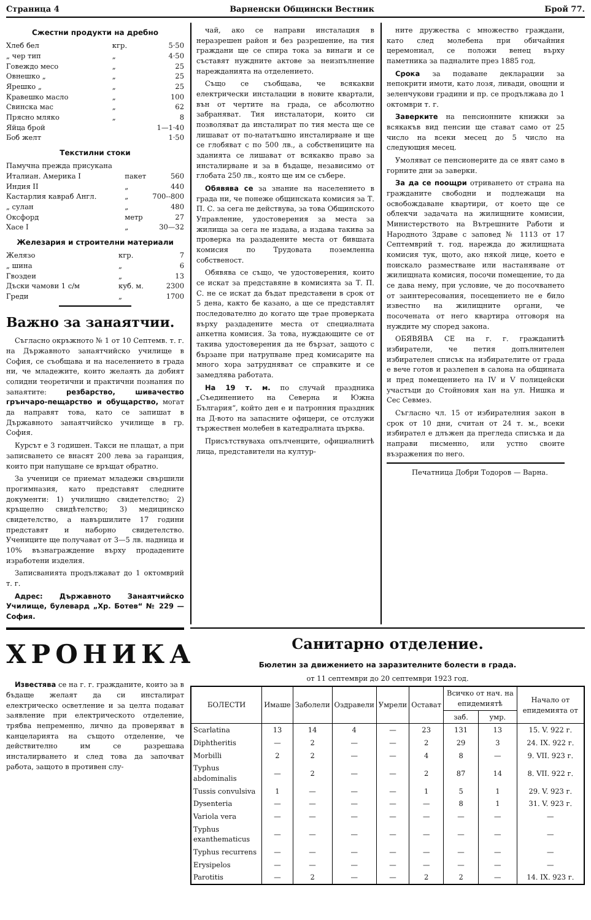Страница 4 Варненски Общински Вестник Брой 77.
Сжестни продукти на дребно
| Хлеб бел | кгр. | 5·50 |
| „ чер тип | „ | 4·50 |
| Говеждо месо | „ | 25 |
| Овнешко „ | „ | 25 |
| Ярешко „ | „ | 25 |
| Кравешко масло | „ | 100 |
| Свинска мас | „ | 62 |
| Прясно мляко | „ | 8 |
| Яйца брой | | 1—1·40 |
| Боб желт | | 1·50 |
Текстилни стоки
| Памучна прежда присукана | | |
| Италиан. Америка I | пакет | 560 |
| Индия II | „ | 440 |
| Кастарлия кавраб Англ. | „ | 700--800 |
| „ сулан | „ | 480 |
| Оксфорд | метр | 27 |
| Хасе I | „ | 30—32 |
Железария и строителни материали
| Желязо | кгр. | 7 |
| „ шина | „ | 6 |
| Гвоздеи | „ | 13 |
| Дъски чамови 1 с/м | куб. м. | 2300 |
| Греди | „ | 1700 |
Важно за занаятчии.
Съгласно окръжното № 1 от 10 Септемв. т. г. на Държавното занаятчийско училище в София, се съобщава и на населението в града ни, че младежите, които желаять да добият солидни теоретични и практични познания по занаятите: резбарство, шивачество грънчаро-пещарство и обущарство, могат да направят това, като се запишат в Държавното занаятчийско училище в гр. София.
Курсът е 3 годишен. Такси не плащат, а при записването се внасят 200 лева за гаранция, които при напущане се връщат обратно.
За ученици се приемат младежи свършили прогимназия, като представят следните документи: 1) училищно свидетелство; 2) кръщелно свидѣтелство; 3) медицинско свидетелство, а навършилите 17 години представят и наборно свидетелство. Учениците ще получават от 3—5 лв. надница и 10% възнаграждение върху продадените изработени изделия.
Записванията продължават до 1 октомврий т. г.
Адрес: Държавното Занаятчийско Училище, булевард „Хр. Ботев“ № 229 — София.
чай, ако се направи инсталация в неразрешен район и без разрешение, на тия граждани ще се спира тока за винаги и се съставят нуждните актове за неизпълнение нарежданията на отделението.
Също се съобщава, че всякакви електрически инсталации в новите квартали, вън от чертите на града, се абсолютно забраняват. Тия инсталатори, които си позволяват да инсталират по тия места ще се лишават от по-нататъшно инсталирване и ще се глобяват с по 500 лв., а собствениците на зданията се лишават от всякакво право за инсталирване и за в бъдаще, независимо от глобата 250 лв., която ще им се събере.
Обявява се за знание на населението в града ни, че понеже общинската комисия за Т. П. С. за сега не действува, за това Общинското Управление, удостоверения за места за жилища за сега не издава, а издава такива за проверка на раздадените места от бившата комисия по Трудовата поземленна собственост.
Обявява се също, че удостоверения, които се искат за представяне в комисията за Т. П. С. не се искат да бъдат представени в срок от 5 дена, както бе казано, а ще се представлят последователно до когато ще трае проверката върху раздадените места от специалната анкетна комисия. За това, нуждающите се от такива удостоверения да не бързат, защото с бързане при натрупване пред комисарите на много хора затрудняват се справките и се замедлява работата.
На 19 т. м. по случай праздника „Съединението на Северна и Южна България“, който ден е и патронния праздник на Д-вото на запасните офицери, се отслужи тържествен молебен в катедралната църква.
Присътствуваха опълченците, официалнитѣ лица, представители на култур-
ните дружества с множество граждани, като след молебена при обичайния церемониал, се положи венец върху паметника за падналите през 1885 год.
Срока за подаване декларации за непокрити имоти, като лозя, ливади, овощни и зеленчукови градини и пр. се продължава до 1 октомври т. г.
Заверките на пенсионните книжки за всякакъв вид пенсии ще стават само от 25 число на всеки месец до 5 число на следующия месец.
Умоляват се пенсионерите да се явят само в горните дни за заверки.
За да се поощри отриването от страна на гражданите свободни и подлежащи на освобождаване квартири, от което ще се облекчи задачата на жилищните комисии, Министерството на Вътрешните Работи и Народното Здраве с заповед № 1113 от 17 Септемврий т. год. нарежда до жилищната комисия тук, щото, ако някой лице, което е поискало разместване или настаняване от жилищната комисия, посочи помещение, то да се дава нему, при условие, че до посочването от заинтересования, посещението не е било известно на жилищните органи, че посочената от него квартира отговоря на нуждите му според закона.
ОБЯВЯВА СЕ на г. г. гражданитѣ избиратели, че петия допълнителен избирателен списък на избирателите от града е вече готов и разлепен в салона на общината и пред помещението на IV и V полицейски участъци до Стойновия хан на ул. Нишка и Сес Севмез.
Съгласно чл. 15 от избирателния закон в срок от 10 дни, считан от 24 т. м., всеки избирател е длъжен да прегледа списъка и да направи писменно, или устно своите възражения по него.
Печатница Добри Тодоров — Варна.
ХРОНИКА
Известява се на г. г. гражданите, които за в бъдаще желаят да си инсталират електрическо осветление и за целта подават заявление при електрическото отделение, трябва непременно, лично да проверяват в канцеларията на същото отделение, че действително им се разрешава инсталирването и след това да започват работа, защото в противен слу-
Санитарно отделение.
Бюлетин за движението на заразителните болести в града.
от 11 септември до 20 септември 1923 год.
| БОЛЕСТИ | Имаше | Заболели | Оздравели | Умрели | Остават | Всичко от нач. на епидемиятѣ | | Начало от епидемията от |
| --- | --- | --- | --- | --- | --- | --- | --- | --- |
| | | | | | | заб. | умр. | |
| Scarlatina | 13 | 14 | 4 | — | 23 | 131 | 13 | 15. V. 922 г. |
| Diphtheritis | — | 2 | — | — | 2 | 29 | 3 | 24. IX. 922 г. |
| Morbilli | 2 | 2 | — | — | 4 | 8 | — | 9. VII. 923 г. |
| Typhus abdominalis | — | 2 | — | — | 2 | 87 | 14 | 8. VII. 922 г. |
| Tussis convulsiva | 1 | — | — | — | 1 | 5 | 1 | 29. V. 923 г. |
| Dysenteria | — | — | — | — | — | 8 | 1 | 31. V. 923 г. |
| Variola vera | — | — | — | — | — | — | — | — |
| Typhus exanthematicus | — | — | — | — | — | — | — | — |
| Typhus recurrens | — | — | — | — | — | — | — | — |
| Erysipelos | — | — | — | — | — | — | — | — |
| Parotitis | — | 2 | — | — | 2 | 2 | — | 14. IX. 923 г. |